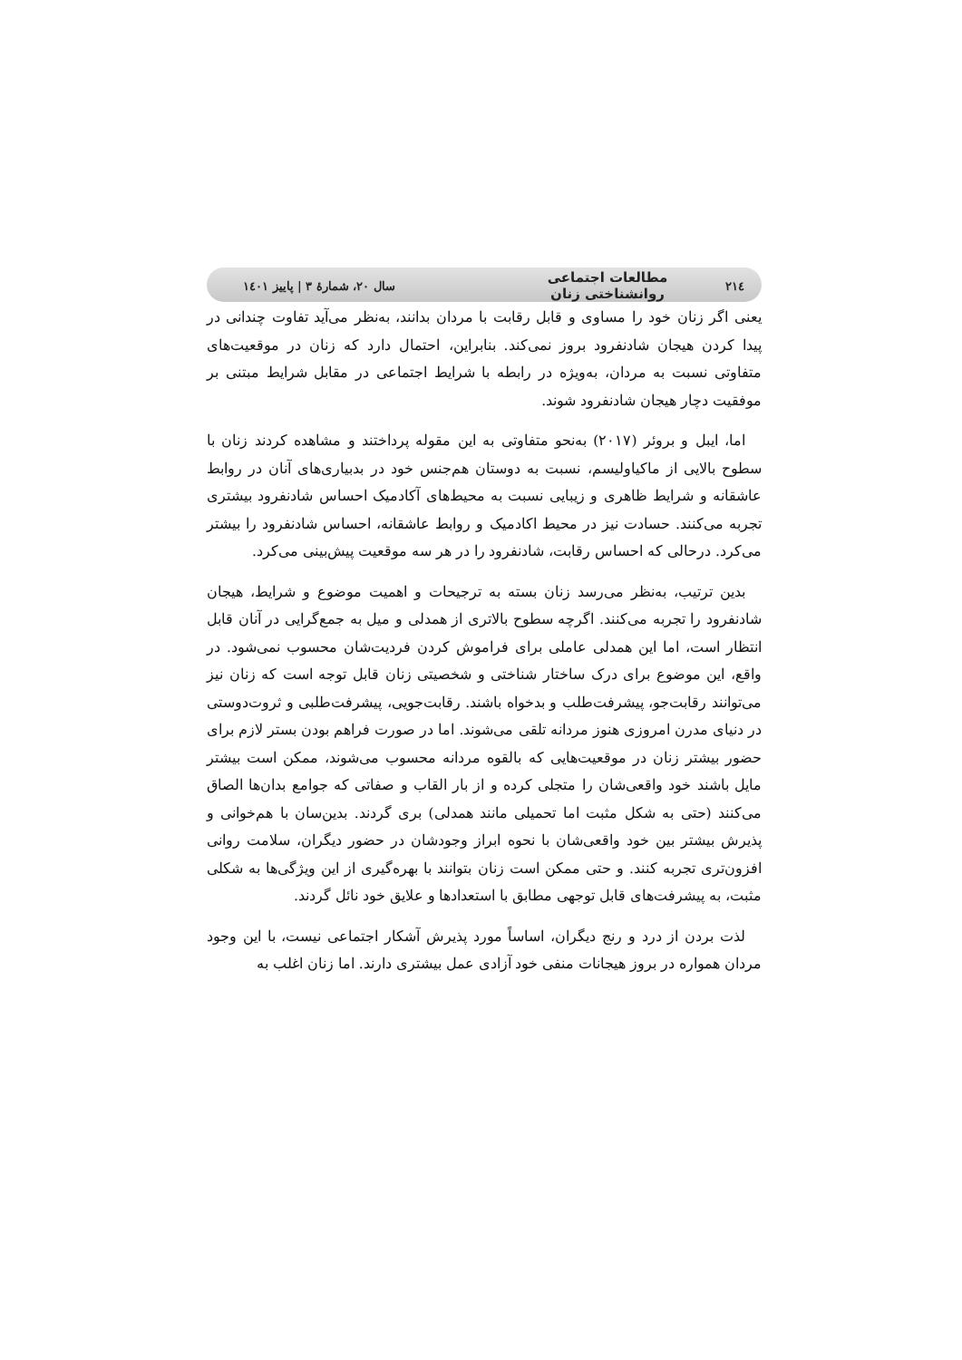۲۱٤ مطالعات اجتماعی روانشناختی زنان سال ۲۰، شمارۀ ۳ | پاییز ۱٤۰۱
یعنی اگر زنان خود را مساوی و قابل رقابت با مردان بدانند، به‌نظر می‌آید تفاوت چندانی در پیدا کردن هیجان شادنفرود بروز نمی‌کند. بنابراین، احتمال دارد که زنان در موقعیت‌های متفاوتی نسبت به مردان، به‌ویژه در رابطه با شرایط اجتماعی در مقابل شرایط مبتنی بر موفقیت دچار هیجان شادنفرود شوند.
اما، ایبل و بروئر (۲۰۱۷) به‌نحو متفاوتی به این مقوله پرداختند و مشاهده کردند زنان با سطوح بالایی از ماکیاولیسم، نسبت به دوستان هم‌جنس خود در بدبیاری‌های آنان در روابط عاشقانه و شرایط ظاهری و زیبایی نسبت به محیط‌های آکادمیک احساس شادنفرود بیشتری تجربه می‌کنند. حسادت نیز در محیط اکادمیک و روابط عاشقانه، احساس شادنفرود را بیشتر می‌کرد. درحالی که احساس رقابت، شادنفرود را در هر سه موقعیت پیش‌بینی می‌کرد.
بدین ترتیب، به‌نظر می‌رسد زنان بسته به ترجیحات و اهمیت موضوع و شرایط، هیجان شادنفرود را تجربه می‌کنند. اگرچه سطوح بالاتری از همدلی و میل به جمع‌گرایی در آنان قابل انتظار است، اما این همدلی عاملی برای فراموش کردن فردیت‌شان محسوب نمی‌شود. در واقع، این موضوع برای درک ساختار شناختی و شخصیتی زنان قابل توجه است که زنان نیز می‌توانند رقابت‌جو، پیشرفت‌طلب و بدخواه باشند. رقابت‌جویی، پیشرفت‌طلبی و ثروت‌دوستی در دنیای مدرن امروزی هنوز مردانه تلقی می‌شوند. اما در صورت فراهم بودن بستر لازم برای حضور بیشتر زنان در موقعیت‌هایی که بالقوه مردانه محسوب می‌شوند، ممکن است بیشتر مایل باشند خود واقعی‌شان را متجلی کرده و از بار القاب و صفاتی که جوامع بدان‌ها الصاق می‌کنند (حتی به شکل مثبت اما تحمیلی مانند همدلی) بری گردند. بدین‌سان با هم‌خوانی و پذیرش بیشتر بین خود واقعی‌شان با نحوه ابراز وجودشان در حضور دیگران، سلامت روانی افزون‌تری تجربه کنند. و حتی ممکن است زنان بتوانند با بهره‌گیری از این ویژگی‌ها به شکلی مثبت، به پیشرفت‌های قابل توجهی مطابق با استعدادها و علایق خود نائل گردند.
لذت بردن از درد و رنج دیگران، اساساً مورد پذیرش آشکار اجتماعی نیست، با این وجود مردان همواره در بروز هیجانات منفی خود آزادی عمل بیشتری دارند. اما زنان اغلب به